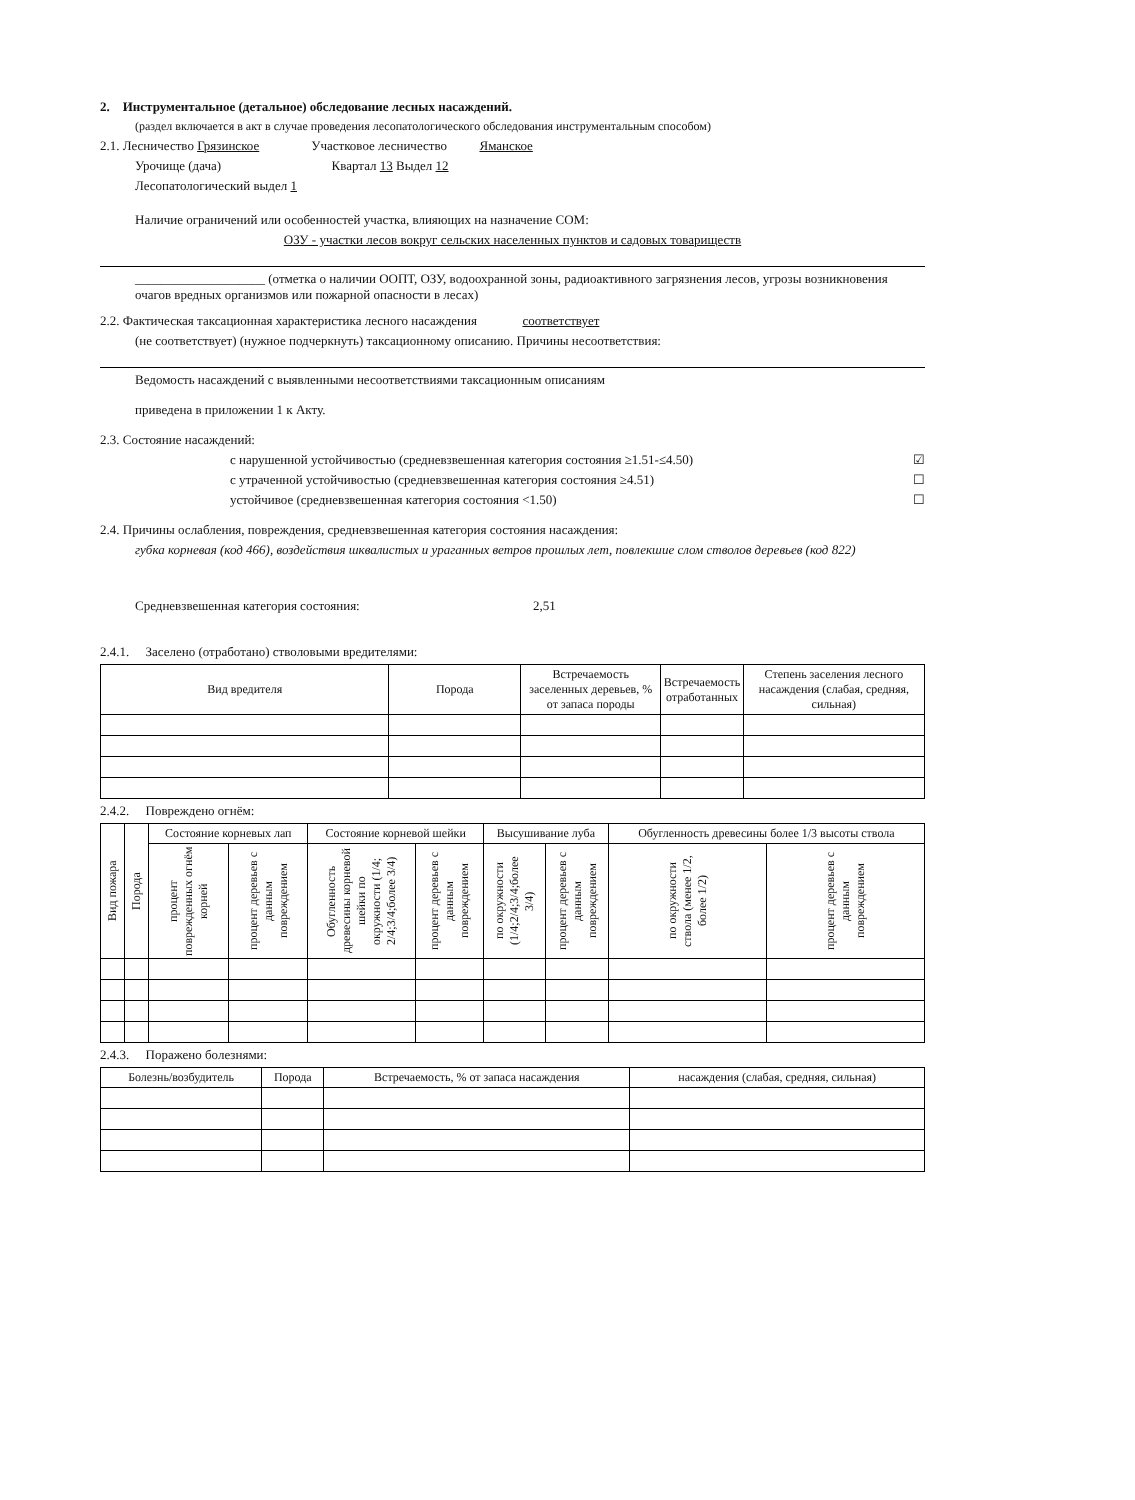2. Инструментальное (детальное) обследование лесных насаждений.
(раздел включается в акт в случае проведения лесопатологического обследования инструментальным способом)
2.1. Лесничество Грязинское Участковое лесничество Яманское
Урочище (дача) Квартал 13 Выдел 12
Лесопатологический выдел 1
Наличие ограничений или особенностей участка, влияющих на назначение СОМ:
ОЗУ - участки лесов вокруг сельских населенных пунктов и садовых товариществ
____________________ (отметка о наличии ООПТ, ОЗУ, водоохранной зоны, радиоактивного загрязнения лесов, угрозы возникновения очагов вредных организмов или пожарной опасности в лесах)
2.2. Фактическая таксационная характеристика лесного насаждения соответствует
(не соответствует) (нужное подчеркнуть) таксационному описанию. Причины несоответствия:
Ведомость насаждений с выявленными несоответствиями таксационным описаниям
приведена в приложении 1 к Акту.
2.3. Состояние насаждений:
с нарушенной устойчивостью (средневзвешенная категория состояния ≥1.51-≤4.50) ☑
с утраченной устойчивостью (средневзвешенная категория состояния ≥4.51) ☐
устойчивое (средневзвешенная категория состояния <1.50) ☐
2.4. Причины ослабления, повреждения, средневзвешенная категория состояния насаждения:
губка корневая (код 466), воздействия шквалистых и ураганных ветров прошлых лет, повлекшие слом стволов деревьев (код 822)
Средневзвешенная категория состояния: 2,51
2.4.1. Заселено (отработано) стволовыми вредителями:
| Вид вредителя | Порода | Встречаемость заселенных деревьев, % от запаса породы | Встречаемость отработанных | Степень заселения лесного насаждения (слабая, средняя, сильная) |
| --- | --- | --- | --- | --- |
2.4.2. Повреждено огнём:
| Вид пожара | Порода | Состояние корневых лап | | Состояние корневой шейки | | Высушивание луба | | Обугленность древесины более 1/3 высоты ствола | |
| --- | --- | --- | --- | --- | --- | --- | --- | --- | --- |
| | | процент поврежденных огнём корней | процент деревьев с данным повреждением | Обугленность древесины корневой шейки по окружности (1/4; 2/4;3/4;более 3/4) | процент деревьев с данным повреждением | по окружности (1/4;2/4;3/4;более 3/4) | процент деревьев с данным повреждением | по окружности ствола (менее 1/2, более 1/2) | процент деревьев с данным повреждением |
2.4.3. Поражено болезнями:
| Болезнь/возбудитель | Порода | Встречаемость, % от запаса насаждения | насаждения (слабая, средняя, сильная) |
| --- | --- | --- | --- |